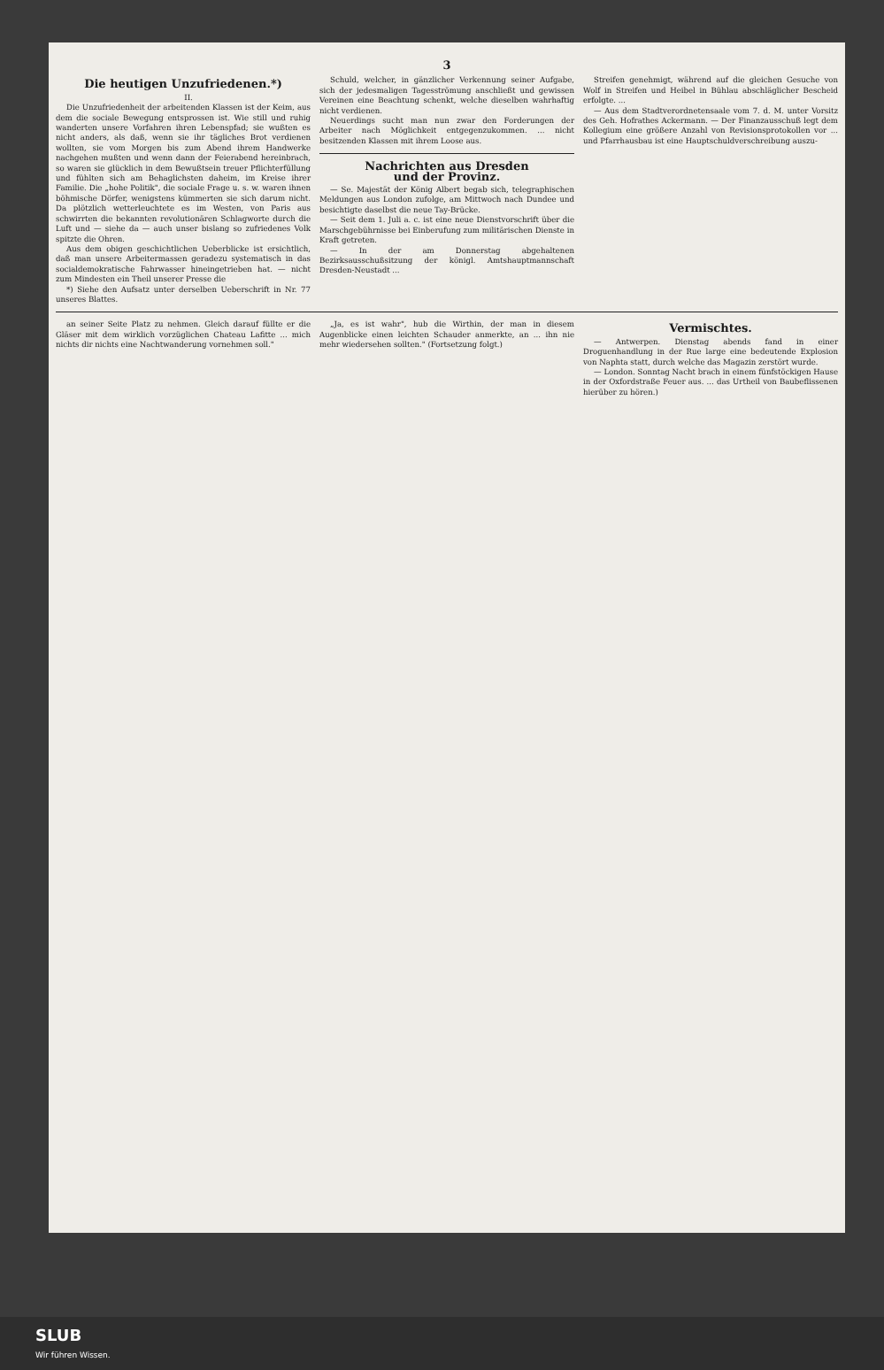3
Die heutigen Unzufriedenen.*)
II.
Die Unzufriedenheit der arbeitenden Klassen ist der Keim, aus dem die sociale Bewegung entsprossen ist. Wie still und ruhig wanderten unsere Vorfahren ihren Lebenspfad; sie wußten es nicht anders, als daß, wenn sie ihr tägliches Brot verdienen wollten, sie vom Morgen bis zum Abend ihrem Handwerke nachgehen mußten und wenn dann der Feierabend hereinbrach, so waren sie glücklich in dem Bewußtsein treuer Pflichterfüllung und fühlten sich am Behaglichsten daheim, im Kreise ihrer Familie. Die „hohe Politik", die sociale Frage u. s. w. waren ihnen böhmische Dörfer, wenigstens kümmerten sie sich darum nicht. Da plötzlich wetterleuchtete es im Westen, von Paris aus schwirrten die bekannten revolutionären Schlagworte durch die Luft und — siehe da — auch unser bislang so zufriedenes Volk spitzte die Ohren.
Aus dem obigen geschichtlichen Ueberblicke ist ersichtlich, daß man unsere Arbeitermassen geradezu systematisch in das socialdemokratische Fahrwasser hineingetrieben hat. — nicht zum Mindesten ein Theil unserer Presse die
*) Siehe den Aufsatz unter derselben Ueberschrift in Nr. 77 unseres Blattes.
Schuld, welcher, in gänzlicher Verkennung seiner Aufgabe, sich der jedesmaligen Tagesströmung anschließt und gewissen Vereinen eine Beachtung schenkt, welche dieselben wahrhaftig nicht verdienen.
Neuerdings sucht man nun zwar den Forderungen der Arbeiter nach Möglichkeit entgegenzukommen. ... nicht besitzenden Klassen mit ihrem Loose aus.
Nachrichten aus Dresden
und der Provinz.
— Se. Majestät der König Albert begab sich, telegraphischen Meldungen aus London zufolge, am Mittwoch nach Dundee und besichtigte daselbst die neue Tay-Brücke.
— Seit dem 1. Juli a. c. ist eine neue Dienstvorschrift über die Marschgebührnisse bei Einberufung zum militärischen Dienste in Kraft getreten.
— In der am Donnerstag abgehaltenen Bezirksausschußsitzung der königl. Amtshauptmannschaft Dresden-Neustadt ...
Streifen genehmigt, während auf die gleichen Gesuche von Wolf in Streifen und Heibel in Bühlau abschläglicher Bescheid erfolgte. ...
— Aus dem Stadtverordnetensaale vom 7. d. M. unter Vorsitz des Geh. Hofrathes Ackermann. — Der Finanzausschuß legt dem Kollegium eine größere Anzahl von Revisionsprotokollen vor ... und Pfarrhausbau ist eine Hauptschuldverschreibung auszu-
an seiner Seite Platz zu nehmen. Gleich darauf füllte er die Gläser mit dem wirklich vorzüglichen Chateau Lafitte ... mich nichts dir nichts eine Nachtwanderung vornehmen soll."
„Ja, es ist wahr", hub die Wirthin, der man in diesem Augenblicke einen leichten Schauder anmerkte, an ... ihn nie mehr wiedersehen sollten." (Fortsetzung folgt.)
Vermischtes.
— Antwerpen. Dienstag abends fand in einer Droguenhandlung in der Rue large eine bedeutende Explosion von Naphta statt, durch welche das Magazin zerstört wurde.
— London. Sonntag Nacht brach in einem fünfstöckigen Hause in der Oxfordstraße Feuer aus. ... das Urtheil von Baubeflissenen hierüber zu hören.)
SLUB
Wir führen Wissen.